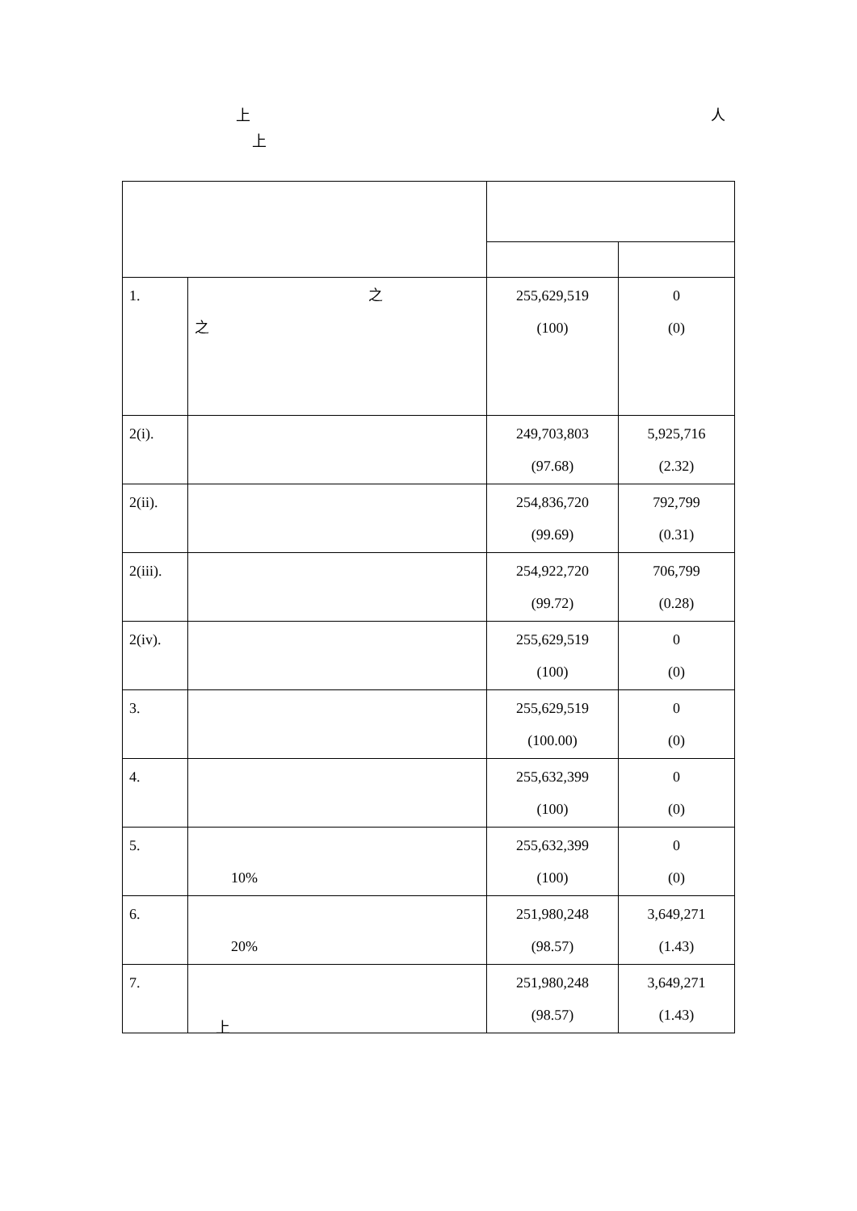上 人
上
| 1. | 之 之 | 255,629,519 (100) | 0 (0) |
| 2(i). | | 249,703,803 (97.68) | 5,925,716 (2.32) |
| 2(ii). | | 254,836,720 (99.69) | 792,799 (0.31) |
| 2(iii). | | 254,922,720 (99.72) | 706,799 (0.28) |
| 2(iv). | | 255,629,519 (100) | 0 (0) |
| 3. | | 255,629,519 (100.00) | 0 (0) |
| 4. | | 255,632,399 (100) | 0 (0) |
| 5. | 10% | 255,632,399 (100) | 0 (0) |
| 6. | 20% | 251,980,248 (98.57) | 3,649,271 (1.43) |
| 7. | | 251,980,248 (98.57) | 3,649,271 (1.43) |
上